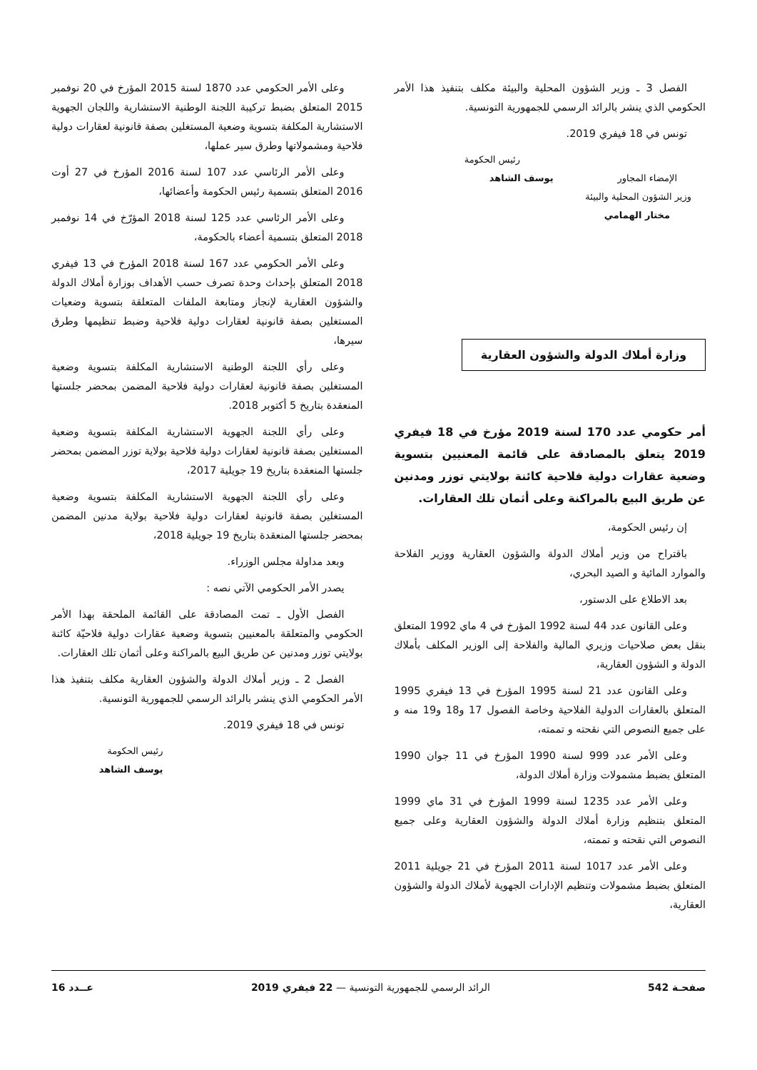الفصل 3 ـ وزير الشؤون المحلية والبيئة مكلف بتنفيذ هذا الأمر الحكومي الذي ينشر بالرائد الرسمي للجمهورية التونسية.
تونس في 18 فيفري 2019.
رئيس الحكومة
الإمضاء المجاور يوسف الشاهد
وزير الشؤون المحلية والبيئة
مختار الهمامي
وزارة أملاك الدولة والشؤون العقارية
أمر حكومي عدد 170 لسنة 2019 مؤرخ في 18 فيفري 2019 يتعلق بالمصادقة على قائمة المعنيين بتسوية وضعية عقارات دولية فلاحية كائنة بولايتي توزر ومدنين عن طريق البيع بالمراكنة وعلى أثمان تلك العقارات.
إن رئيس الحكومة،
باقتراح من وزير أملاك الدولة والشؤون العقارية ووزير الفلاحة والموارد المائية و الصيد البحري،
بعد الاطلاع على الدستور،
وعلى القانون عدد 44 لسنة 1992 المؤرخ في 4 ماي 1992 المتعلق بنقل بعض صلاحيات وزيري المالية والفلاحة إلى الوزير المكلف بأملاك الدولة و الشؤون العقارية،
وعلى القانون عدد 21 لسنة 1995 المؤرخ في 13 فيفري 1995 المتعلق بالعقارات الدولية الفلاحية وخاصة الفصول 17 و18 و19 منه و على جميع النصوص التي نقحته و تممته،
وعلى الأمر عدد 999 لسنة 1990 المؤرخ في 11 جوان 1990 المتعلق بضبط مشمولات وزارة أملاك الدولة،
وعلى الأمر عدد 1235 لسنة 1999 المؤرخ في 31 ماي 1999 المتعلق بتنظيم وزارة أملاك الدولة والشؤون العقارية وعلى جميع النصوص التي نقحته و تممته،
وعلى الأمر عدد 1017 لسنة 2011 المؤرخ في 21 جويلية 2011 المتعلق بضبط مشمولات وتنظيم الإدارات الجهوية لأملاك الدولة والشؤون العقارية،
وعلى الأمر الحكومي عدد 1870 لسنة 2015 المؤرخ في 20 نوفمبر 2015 المتعلق بضبط تركيبة اللجنة الوطنية الاستشارية واللجان الجهوية الاستشارية المكلفة بتسوية وضعية المستغلين بصفة قانونية لعقارات دولية فلاحية ومشمولاتها وطرق سير عملها،
وعلى الأمر الرئاسي عدد 107 لسنة 2016 المؤرخ في 27 أوت 2016 المتعلق بتسمية رئيس الحكومة وأعضائها،
وعلى الأمر الرئاسي عدد 125 لسنة 2018 المؤرّخ في 14 نوفمبر 2018 المتعلق بتسمية أعضاء بالحكومة،
وعلى الأمر الحكومي عدد 167 لسنة 2018 المؤرخ في 13 فيفري 2018 المتعلق بإحداث وحدة تصرف حسب الأهداف بوزارة أملاك الدولة والشؤون العقارية لإنجاز ومتابعة الملفات المتعلقة بتسوية وضعيات المستغلين بصفة قانونية لعقارات دولية فلاحية وضبط تنظيمها وطرق سيرها،
وعلى رأي اللجنة الوطنية الاستشارية المكلفة بتسوية وضعية المستغلين بصفة قانونية لعقارات دولية فلاحية المضمن بمحضر جلستها المنعقدة بتاريخ 5 أكتوبر 2018.
وعلى رأي اللجنة الجهوية الاستشارية المكلفة بتسوية وضعية المستغلين بصفة قانونية لعقارات دولية فلاحية بولاية توزر المضمن بمحضر جلستها المنعقدة بتاريخ 19 جويلية 2017،
وعلى رأي اللجنة الجهوية الاستشارية المكلفة بتسوية وضعية المستغلين بصفة قانونية لعقارات دولية فلاحية بولاية مدنين المضمن بمحضر جلستها المنعقدة بتاريخ 19 جويلية 2018،
وبعد مداولة مجلس الوزراء.
يصدر الأمر الحكومي الآتي نصه :
الفصل الأول ـ تمت المصادقة على القائمة الملحقة بهذا الأمر الحكومي والمتعلقة بالمعنيين بتسوية وضعية عقارات دولية فلاحيّة كائنة بولايتي توزر ومدنين عن طريق البيع بالمراكنة وعلى أثمان تلك العقارات.
الفصل 2 ـ وزير أملاك الدولة والشؤون العقارية مكلف بتنفيذ هذا الأمر الحكومي الذي ينشر بالرائد الرسمي للجمهورية التونسية.
تونس في 18 فيفري 2019.
رئيس الحكومة
يوسف الشاهد
صفحـة 542 الرائد الرسمي للجمهورية التونسية — 22 فيفري 2019 عــدد 16